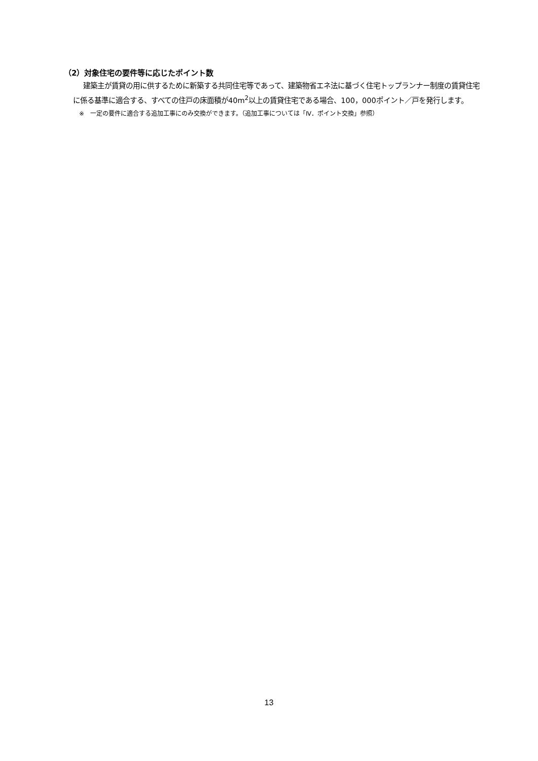（2）対象住宅の要件等に応じたポイント数
建築主が賃貸の用に供するために新築する共同住宅等であって、建築物省エネ法に基づく住宅トップランナー制度の賃貸住宅に係る基準に適合する、すべての住戸の床面積が40m<sup>2</sup>以上の賃貸住宅である場合、100，000ポイント／戸を発行します。
※　一定の要件に適合する追加工事にのみ交換ができます。（追加工事については「Ⅳ．ポイント交換」参照）
13